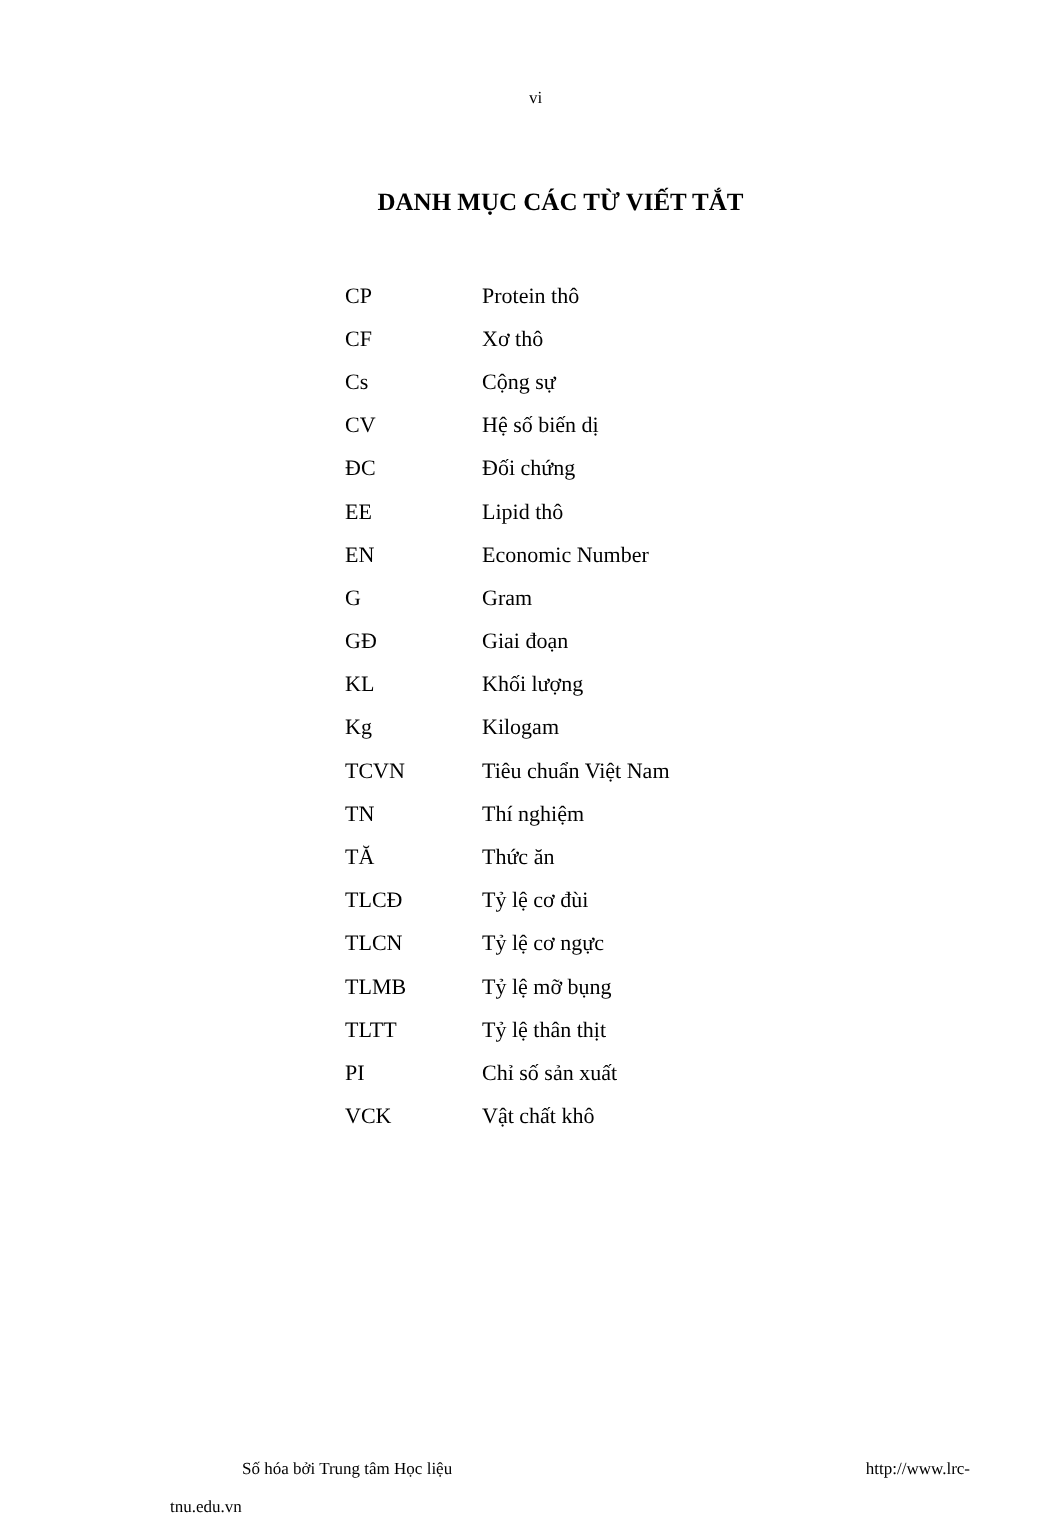vi
DANH MỤC CÁC TỪ VIẾT TẮT
| CP | Protein thô |
| CF | Xơ thô |
| Cs | Cộng sự |
| CV | Hệ số biến dị |
| ĐC | Đối chứng |
| EE | Lipid thô |
| EN | Economic Number |
| G | Gram |
| GĐ | Giai đoạn |
| KL | Khối lượng |
| Kg | Kilogam |
| TCVN | Tiêu chuẩn Việt Nam |
| TN | Thí nghiệm |
| TĂ | Thức ăn |
| TLCĐ | Tỷ lệ cơ đùi |
| TLCN | Tỷ lệ cơ ngực |
| TLMB | Tỷ lệ mỡ bụng |
| TLTT | Tỷ lệ thân thịt |
| PI | Chỉ số sản xuất |
| VCK | Vật chất khô |
http://www.lrc- Số hóa bởi Trung tâm Học liệu
tnu.edu.vn